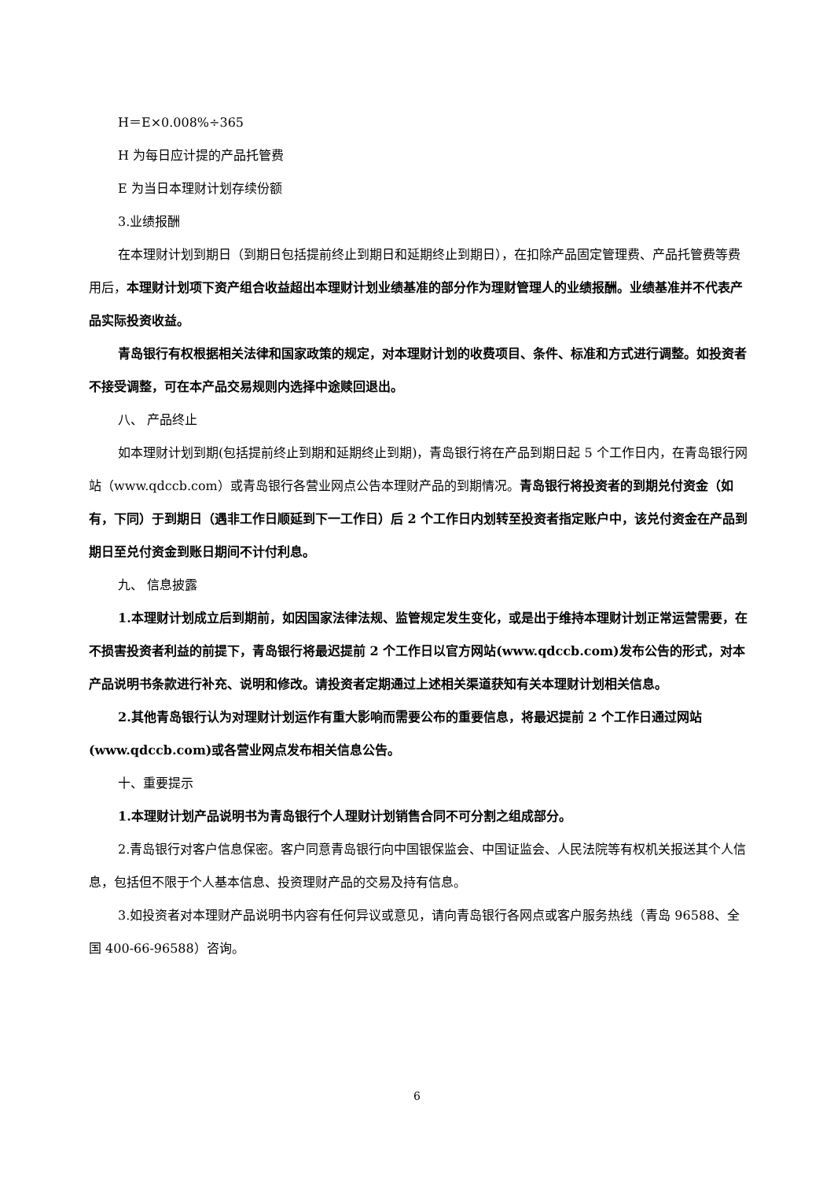H＝E×0.008%÷365
H 为每日应计提的产品托管费
E 为当日本理财计划存续份额
3.业绩报酬
在本理财计划到期日（到期日包括提前终止到期日和延期终止到期日），在扣除产品固定管理费、产品托管费等费用后，本理财计划项下资产组合收益超出本理财计划业绩基准的部分作为理财管理人的业绩报酬。业绩基准并不代表产品实际投资收益。
青岛银行有权根据相关法律和国家政策的规定，对本理财计划的收费项目、条件、标准和方式进行调整。如投资者不接受调整，可在本产品交易规则内选择中途赎回退出。
八、 产品终止
如本理财计划到期(包括提前终止到期和延期终止到期)，青岛银行将在产品到期日起 5 个工作日内，在青岛银行网站（www.qdccb.com）或青岛银行各营业网点公告本理财产品的到期情况。青岛银行将投资者的到期兑付资金（如有，下同）于到期日（遇非工作日顺延到下一工作日）后 2 个工作日内划转至投资者指定账户中，该兑付资金在产品到期日至兑付资金到账日期间不计付利息。
九、 信息披露
1.本理财计划成立后到期前，如因国家法律法规、监管规定发生变化，或是出于维持本理财计划正常运营需要，在不损害投资者利益的前提下，青岛银行将最迟提前 2 个工作日以官方网站(www.qdccb.com)发布公告的形式，对本产品说明书条款进行补充、说明和修改。请投资者定期通过上述相关渠道获知有关本理财计划相关信息。
2.其他青岛银行认为对理财计划运作有重大影响而需要公布的重要信息，将最迟提前 2 个工作日通过网站(www.qdccb.com)或各营业网点发布相关信息公告。
十、重要提示
1.本理财计划产品说明书为青岛银行个人理财计划销售合同不可分割之组成部分。
2.青岛银行对客户信息保密。客户同意青岛银行向中国银保监会、中国证监会、人民法院等有权机关报送其个人信息，包括但不限于个人基本信息、投资理财产品的交易及持有信息。
3.如投资者对本理财产品说明书内容有任何异议或意见，请向青岛银行各网点或客户服务热线（青岛 96588、全国 400-66-96588）咨询。
6